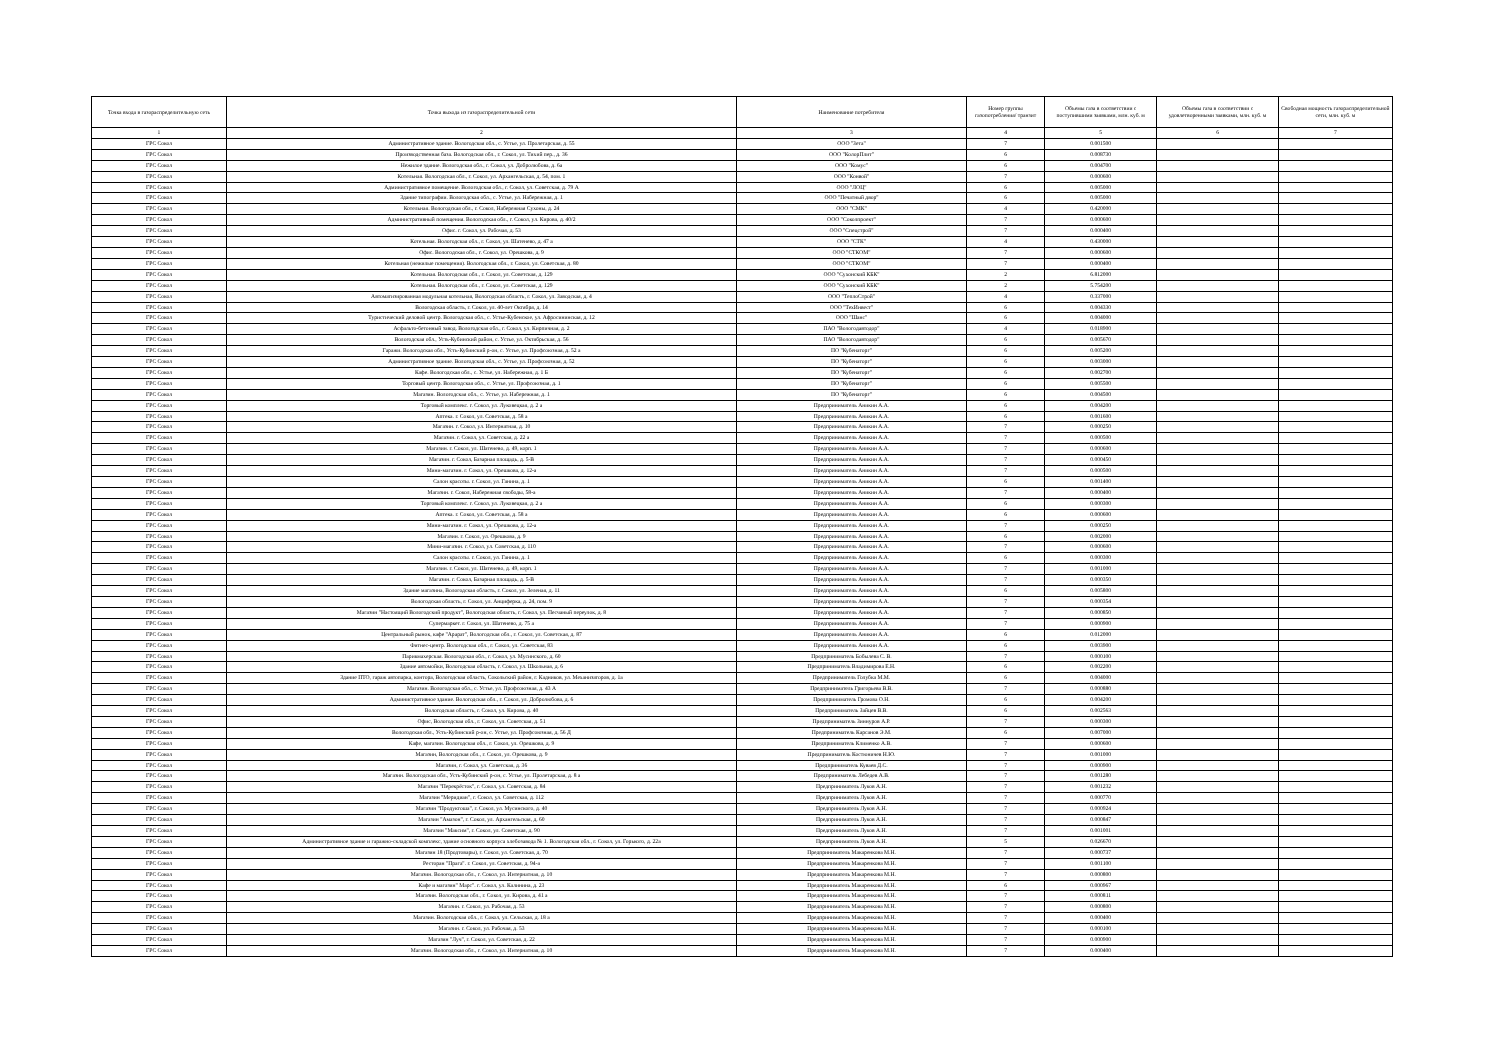| Точка входа в газораспределительную сеть | Точка выхода из газораспределительной сети | Наименование потребителя | Номер группы газопотребления/ транзит | Объемы газа в соответствии с поступившими заявками, млн. куб. м | Объемы газа в соответствии с удовлетворенными заявками, млн. куб. м | Свободная мощность газораспределительной сети, млн. куб. м |
| --- | --- | --- | --- | --- | --- | --- |
| 1 | 2 | 3 | 4 | 5 | 6 | 7 |
| ГРС Сокол | Административное здание. Вологодская обл., с. Устье, ул. Пролетарская, д. 55 | ООО "Зета" | 7 | 0.001500 | | |
| ГРС Сокол | Производственная база. Вологодская обл., г. Сокол, ул. Тихий пер., д. 36 | ООО "КолорПлит" | 6 | 0.008730 | | |
| ГРС Сокол | Нежилое здание. Вологодская обл., г. Сокол, ул. Добролюбова, д. 6а | ООО "Комус" | 6 | 0.004700 | | |
| ГРС Сокол | Котельная. Вологодская обл., г. Сокол, ул. Архангельская, д. 54, пом. 1 | ООО "Конвой" | 7 | 0.000600 | | |
| ГРС Сокол | Административное помещение. Вологодская обл., г. Сокол, ул. Советская, д. 79 А | ООО "ЛОЦ" | 6 | 0.005000 | | |
| ГРС Сокол | Здание типографии. Вологодская обл., с. Устье, ул. Набережная, д. 1 | ООО "Печатный двор" | 6 | 0.005000 | | |
| ГРС Сокол | Котельная. Вологодская обл., г. Сокол, Набережная Сухоны, д. 24 | ООО "СМК" | 4 | 0.420000 | | |
| ГРС Сокол | Административный помещения. Вологодская обл., г. Сокол, ул. Кирова, д. 40/2 | ООО "Соколпроект" | 7 | 0.000600 | | |
| ГРС Сокол | Офис. г. Сокол, ул. Рабочая, д. 53 | ООО "Спецстрой" | 7 | 0.000400 | | |
| ГРС Сокол | Котельная. Вологодская обл., г. Сокол, ул. Шатенево, д. 47 а | ООО "СТК" | 4 | 0.430000 | | |
| ГРС Сокол | Офис. Вологодская обл., г. Сокол, ул. Орешкова, д. 9 | ООО "СТКОМ" | 7 | 0.000600 | | |
| ГРС Сокол | Котельная (нежилые помещения). Вологодская обл., г. Сокол, ул. Советская, д. 80 | ООО "СТКОМ" | 7 | 0.000400 | | |
| ГРС Сокол | Котельная. Вологодская обл., г. Сокол, ул. Советская, д. 129 | ООО "Сухонский КБК" | 2 | 6.812000 | | |
| ГРС Сокол | Котельная. Вологодская обл., г. Сокол, ул. Советская, д. 129 | ООО "Сухонский КБК" | 2 | 5.754200 | | |
| ГРС Сокол | Автоматизированная модульная котельная, Вологодская область, г. Сокол, ул. Заводская, д. 4 | ООО "ТеплоСтрой" | 4 | 0.337000 | | |
| ГРС Сокол | Вологодская область, г. Сокол, ул. 40-лет Октября, д. 14 | ООО "ТехИнвест" | 6 | 0.004330 | | |
| ГРС Сокол | Туристический деловой центр. Вологодская обл., с. Устье-Кубенское, ул. Афросининская, д. 12 | ООО "Шанс" | 6 | 0.004000 | | |
| ГРС Сокол | Асфальто-бетонный завод. Вологодская обл., г. Сокол, ул. Кирпичная, д. 2 | ПАО "Вологодавтодор" | 4 | 0.018900 | | |
| ГРС Сокол | Вологодская обл., Усть-Кубинский район, с. Устье, ул. Октябрьская, д. 56 | ПАО "Вологодавтодор" | 6 | 0.005670 | | |
| ГРС Сокол | Гаражи. Вологодская обл., Усть-Кубинский р-он, с. Устье, ул. Профсоюзная, д. 52 а | ПО "Кубенаторг" | 6 | 0.005200 | | |
| ГРС Сокол | Административное здание. Вологодская обл., с. Устье, ул. Профсоюзная, д. 52 | ПО "Кубенаторг" | 6 | 0.003000 | | |
| ГРС Сокол | Кафе. Вологодская обл., с. Устье, ул. Набережная, д. 1 Б | ПО "Кубенаторг" | 6 | 0.002700 | | |
| ГРС Сокол | Торговый центр. Вологодская обл., с. Устье, ул. Профсоюзная, д. 1 | ПО "Кубенаторг" | 6 | 0.005500 | | |
| ГРС Сокол | Магазин. Вологодская обл., с. Устье, ул. Набережная, д. 1 | ПО "Кубенаторг" | 6 | 0.004500 | | |
| ГРС Сокол | Торговый комплекс. г. Сокол, ул. Луковецкая, д. 2 а | Предприниматель Аникин А.А. | 6 | 0.004200 | | |
| ГРС Сокол | Аптека. г. Сокол, ул. Советская, д. 58 а | Предприниматель Аникин А.А. | 6 | 0.001600 | | |
| ГРС Сокол | Магазин. г. Сокол, ул. Интернатная, д. 10 | Предприниматель Аникин А.А. | 7 | 0.000250 | | |
| ГРС Сокол | Магазин. г. Сокол, ул. Советская, д. 22 а | Предприниматель Аникин А.А. | 7 | 0.000500 | | |
| ГРС Сокол | Магазин. г. Сокол, ул. Шатенево, д. 49, корп. 1 | Предприниматель Аникин А.А. | 7 | 0.000600 | | |
| ГРС Сокол | Магазин. г. Сокол, Базарная площадь, д. 5-В | Предприниматель Аникин А.А. | 7 | 0.000450 | | |
| ГРС Сокол | Мини-магазин. г. Сокол, ул. Орешкова, д. 12-а | Предприниматель Аникин А.А. | 7 | 0.000500 | | |
| ГРС Сокол | Салон красоты. г. Сокол, ул. Ганина, д. 1 | Предприниматель Аникин А.А. | 6 | 0.001400 | | |
| ГРС Сокол | Магазин. г. Сокол, Набережная свободы, 58-а | Предприниматель Аникин А.А. | 7 | 0.000400 | | |
| ГРС Сокол | Торговый комплекс. г. Сокол, ул. Луковецкая, д. 2 а | Предприниматель Аникин А.А. | 6 | 0.000300 | | |
| ГРС Сокол | Аптека. г. Сокол, ул. Советская, д. 58 а | Предприниматель Аникин А.А. | 6 | 0.000600 | | |
| ГРС Сокол | Мини-магазин. г. Сокол, ул. Орешкова, д. 12-а | Предприниматель Аникин А.А. | 7 | 0.000250 | | |
| ГРС Сокол | Магазин. г. Сокол, ул. Орешкова, д. 9 | Предприниматель Аникин А.А. | 6 | 0.002000 | | |
| ГРС Сокол | Мини-магазин. г. Сокол, ул. Советская, д. 110 | Предприниматель Аникин А.А. | 7 | 0.000600 | | |
| ГРС Сокол | Салон красоты. г. Сокол, ул. Ганина, д. 1 | Предприниматель Аникин А.А. | 6 | 0.000300 | | |
| ГРС Сокол | Магазин. г. Сокол, ул. Шатенево, д. 49, корп. 1 | Предприниматель Аникин А.А. | 7 | 0.001000 | | |
| ГРС Сокол | Магазин. г. Сокол, Базарная площадь, д. 5-В | Предприниматель Аникин А.А. | 7 | 0.000350 | | |
| ГРС Сокол | Здание магазина, Вологодская область, г. Сокол, ул. Зеленая, д. 11 | Предприниматель Аникин А.А. | 6 | 0.005800 | | |
| ГРС Сокол | Вологодская область, г. Сокол, ул. Анциферка, д. 24, пом. 9 | Предприниматель Аникин А.А. | 7 | 0.000354 | | |
| ГРС Сокол | Магазин "Настоящий Вологодский продукт", Вологодская область, г. Сокол, ул. Песчаный переулок, д. 8 | Предприниматель Аникин А.А. | 7 | 0.000850 | | |
| ГРС Сокол | Супермаркет. г. Сокол, ул. Шатенево, д. 75 а | Предприниматель Аникин А.А. | 7 | 0.000900 | | |
| ГРС Сокол | Центральный рынок, кафе "Арарат", Вологодская обл., г. Сокол, ул. Советская, д. 87 | Предприниматель Аникин А.А. | 6 | 0.012000 | | |
| ГРС Сокол | Фитнес-центр. Вологодская обл., г. Сокол, ул. Советская, 83 | Предприниматель Аникин А.А. | 6 | 0.003900 | | |
| ГРС Сокол | Парикмахерская. Вологодская обл., г. Сокол, ул. Мусинского, д. 60 | Предприниматель Бобылева С. В. | 7 | 0.000100 | | |
| ГРС Сокол | Здание автомойки, Вологодская область, г. Сокол, ул. Школьная, д. 6 | Предприниматель Владимирова Е.Н. | 6 | 0.002200 | | |
| ГРС Сокол | Здание ПТО, гараж автопарка, контора, Вологодская область, Сокольский район, г. Кадников, ул. Механизаторов, д. 1а | Предприниматель Голубка М.М. | 6 | 0.004000 | | |
| ГРС Сокол | Магазин. Вологодская обл., с. Устье, ул. Профсоюзная, д. 43 А | Предприниматель Григорьева В.В. | 7 | 0.000880 | | |
| ГРС Сокол | Административное здание. Вологодская обл., г. Сокол, ул. Добролюбова, д. 6 | Предприниматель Громова О.Н. | 6 | 0.004200 | | |
| ГРС Сокол | Вологодская область, г. Сокол, ул. Кирова, д. 40 | Предприниматель Зайцев В.В. | 6 | 0.002563 | | |
| ГРС Сокол | Офис, Вологодская обл., г. Сокол, ул. Советская, д. 51 | Предприниматель Зиннуров А.Р. | 7 | 0.000300 | | |
| ГРС Сокол | Вологодская обл., Усть-Кубинский р-он, с. Устье, ул. Профсоюзная, д. 56 Д | Предприниматель Карсанов Э.М. | 6 | 0.007000 | | |
| ГРС Сокол | Кафе, магазин. Вологодская обл., г. Сокол, ул. Орешкова, д. 9 | Предприниматель Клименко А.В. | 7 | 0.000600 | | |
| ГРС Сокол | Магазин, Вологодская обл., г. Сокол, ул. Орешкова, д. 9 | Предприниматель Костюничев Н.Ю. | 7 | 0.001000 | | |
| ГРС Сокол | Магазин, г. Сокол, ул. Советская, д. 36 | Предприниматель Куваев Д.С. | 7 | 0.000900 | | |
| ГРС Сокол | Магазин. Вологодская обл., Усть-Кубинский р-он, с. Устье, ул. Пролетарская, д. 8 а | Предприниматель Лебедев А.В. | 7 | 0.001280 | | |
| ГРС Сокол | Магазин "Перекрёсток", г. Сокол, ул. Советская, д. 84 | Предприниматель Луков А.Н. | 7 | 0.001232 | | |
| ГРС Сокол | Магазин "Меридиан", г. Сокол, ул. Советская, д. 112 | Предприниматель Луков А.Н. | 7 | 0.000770 | | |
| ГРС Сокол | Магазин "Продуктоша", г. Сокол, ул. Мусинского, д. 40 | Предприниматель Луков А.Н. | 7 | 0.000924 | | |
| ГРС Сокол | Магазин "Амазон", г. Сокол, ул. Архангельская, д. 60 | Предприниматель Луков А.Н. | 7 | 0.000847 | | |
| ГРС Сокол | Магазин "Максим", г. Сокол, ул. Советская, д. 90 | Предприниматель Луков А.Н. | 7 | 0.001001 | | |
| ГРС Сокол | Административное здание и гаражно-складской комплекс, здание основного корпуса хлебозавода № 1. Вологодская обл., г. Сокол, ул. Горького, д. 22а | Предприниматель Луков А.Н. | 5 | 0.026670 | | |
| ГРС Сокол | Магазин 18 (Продтовары), г. Сокол, ул. Советская, д. 70 | Предприниматель Макаренкова М.Н. | 7 | 0.000737 | | |
| ГРС Сокол | Ресторан "Прага". г. Сокол, ул. Советская, д. 94-а | Предприниматель Макаренкова М.Н. | 7 | 0.001100 | | |
| ГРС Сокол | Магазин. Вологодская обл., г. Сокол, ул. Интернатная, д. 10 | Предприниматель Макаренкова М.Н. | 7 | 0.000800 | | |
| ГРС Сокол | Кафе и магазин" Марс". г. Сокол, ул. Калинина, д. 23 | Предприниматель Макаренкова М.Н. | 6 | 0.000967 | | |
| ГРС Сокол | Магазин. Вологодская обл., г. Сокол, ул. Кирова, д. 41 а | Предприниматель Макаренкова М.Н. | 7 | 0.000811 | | |
| ГРС Сокол | Магазин. г. Сокол, ул. Рабочая, д. 53 | Предприниматель Макаренкова М.Н. | 7 | 0.000800 | | |
| ГРС Сокол | Магазин. Вологодская обл., г. Сокол, ул. Сельская, д. 18 а | Предприниматель Макаренкова М.Н. | 7 | 0.000400 | | |
| ГРС Сокол | Магазин. г. Сокол, ул. Рабочая, д. 53 | Предприниматель Макаренкова М.Н. | 7 | 0.000100 | | |
| ГРС Сокол | Магазин "Луч", г. Сокол, ул. Советская, д. 22 | Предприниматель Макаренкова М.Н. | 7 | 0.000900 | | |
| ГРС Сокол | Магазин. Вологодская обл., г. Сокол, ул. Интернатная, д. 10 | Предприниматель Макаренкова М.Н. | 7 | 0.000400 | | |